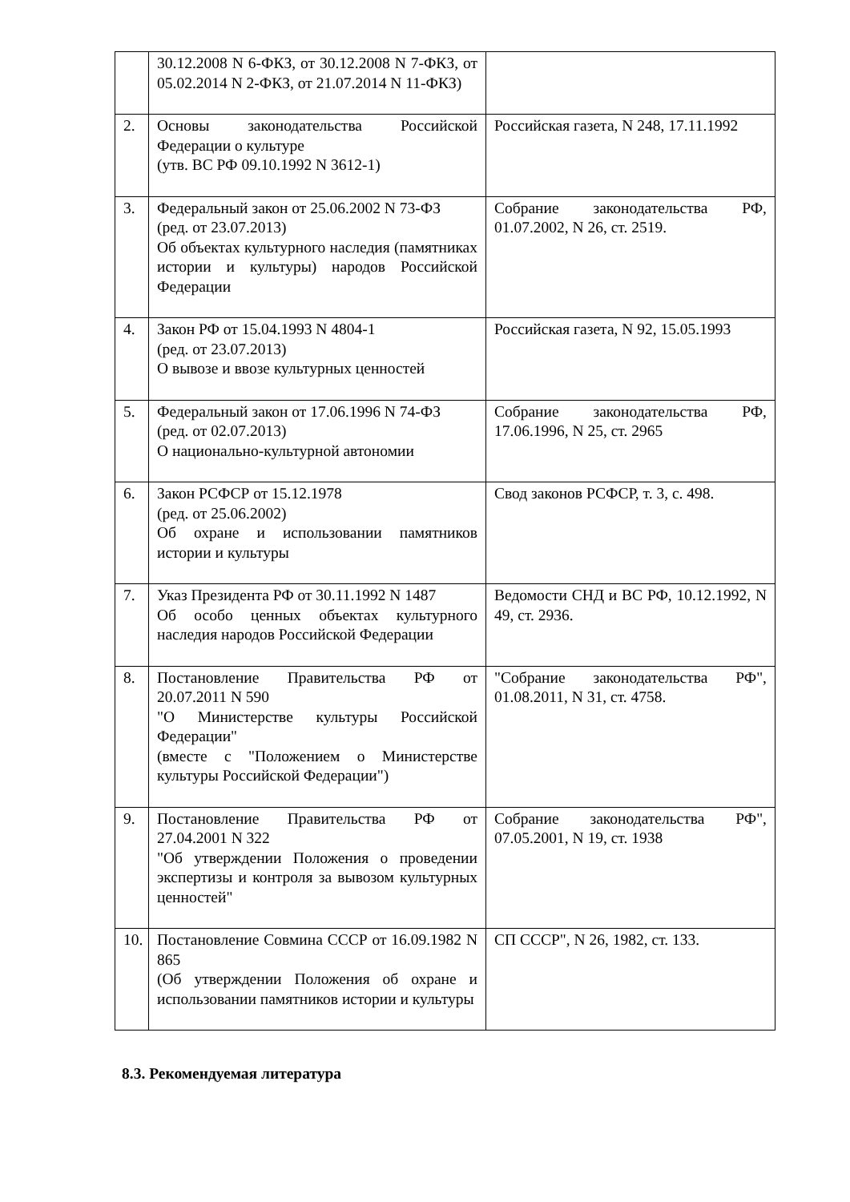| | 30.12.2008 N 6-ФКЗ, от 30.12.2008 N 7-ФКЗ, от 05.02.2014 N 2-ФКЗ, от 21.07.2014 N 11-ФКЗ) | |
| 2. | Основы законодательства Российской Федерации о культуре (утв. ВС РФ 09.10.1992 N 3612-1) | Российская газета, N 248, 17.11.1992 |
| 3. | Федеральный закон от 25.06.2002 N 73-ФЗ (ред. от 23.07.2013) Об объектах культурного наследия (памятниках истории и культуры) народов Российской Федерации | Собрание законодательства РФ, 01.07.2002, N 26, ст. 2519. |
| 4. | Закон РФ от 15.04.1993 N 4804-1 (ред. от 23.07.2013) О вывозе и ввозе культурных ценностей | Российская газета, N 92, 15.05.1993 |
| 5. | Федеральный закон от 17.06.1996 N 74-ФЗ (ред. от 02.07.2013) О национально-культурной автономии | Собрание законодательства РФ, 17.06.1996, N 25, ст. 2965 |
| 6. | Закон РСФСР от 15.12.1978 (ред. от 25.06.2002) Об охране и использовании памятников истории и культуры | Свод законов РСФСР, т. 3, с. 498. |
| 7. | Указ Президента РФ от 30.11.1992 N 1487 Об особо ценных объектах культурного наследия народов Российской Федерации | Ведомости СНД и ВС РФ, 10.12.1992, N 49, ст. 2936. |
| 8. | Постановление Правительства РФ от 20.07.2011 N 590 "О Министерстве культуры Российской Федерации" (вместе с "Положением о Министерстве культуры Российской Федерации") | "Собрание законодательства РФ", 01.08.2011, N 31, ст. 4758. |
| 9. | Постановление Правительства РФ от 27.04.2001 N 322 "Об утверждении Положения о проведении экспертизы и контроля за вывозом культурных ценностей" | Собрание законодательства РФ", 07.05.2001, N 19, ст. 1938 |
| 10. | Постановление Совмина СССР от 16.09.1982 N 865 (Об утверждении Положения об охране и использовании памятников истории и культуры | СП СССР", N 26, 1982, ст. 133. |
8.3. Рекомендуемая литература